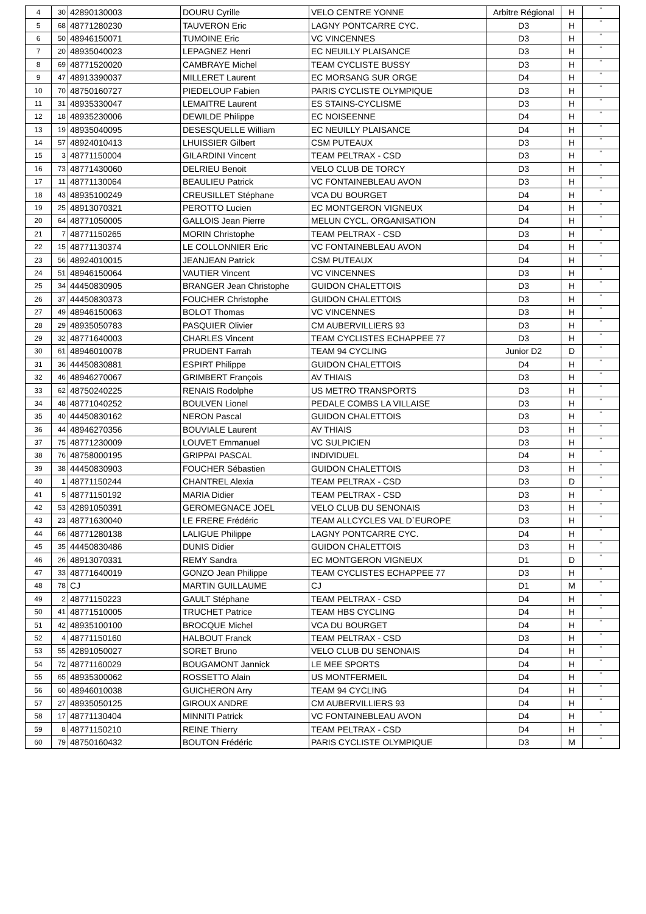| 4 | 30 | 42890130003 | DOURU Cyrille | VELO CENTRE YONNE | Arbitre Régional | H | " |
| 5 | 68 | 48771280230 | TAUVERON Eric | LAGNY PONTCARRE CYC. | D3 | H | " |
| 6 | 50 | 48946150071 | TUMOINE Eric | VC VINCENNES | D3 | H | " |
| 7 | 20 | 48935040023 | LEPAGNEZ Henri | EC NEUILLY PLAISANCE | D3 | H | " |
| 8 | 69 | 48771520020 | CAMBRAYE Michel | TEAM CYCLISTE BUSSY | D3 | H | " |
| 9 | 47 | 48913390037 | MILLERET Laurent | EC MORSANG SUR ORGE | D4 | H | " |
| 10 | 70 | 48750160727 | PIEDELOUP Fabien | PARIS CYCLISTE OLYMPIQUE | D3 | H | " |
| 11 | 31 | 48935330047 | LEMAITRE Laurent | ES STAINS-CYCLISME | D3 | H | " |
| 12 | 18 | 48935230006 | DEWILDE Philippe | EC NOISEENNE | D4 | H | " |
| 13 | 19 | 48935040095 | DESESQUELLE William | EC NEUILLY PLAISANCE | D4 | H | " |
| 14 | 57 | 48924010413 | LHUISSIER Gilbert | CSM PUTEAUX | D3 | H | " |
| 15 | 3 | 48771150004 | GILARDINI Vincent | TEAM PELTRAX - CSD | D3 | H | " |
| 16 | 73 | 48771430060 | DELRIEU Benoit | VELO CLUB DE TORCY | D3 | H | " |
| 17 | 11 | 48771130064 | BEAULIEU Patrick | VC FONTAINEBLEAU AVON | D3 | H | " |
| 18 | 43 | 48935100249 | CREUSILLET Stéphane | VCA DU BOURGET | D4 | H | " |
| 19 | 25 | 48913070321 | PEROTTO Lucien | EC MONTGERON VIGNEUX | D4 | H | " |
| 20 | 64 | 48771050005 | GALLOIS Jean Pierre | MELUN CYCL. ORGANISATION | D4 | H | " |
| 21 | 7 | 48771150265 | MORIN Christophe | TEAM PELTRAX - CSD | D3 | H | " |
| 22 | 15 | 48771130374 | LE COLLONNIER Eric | VC FONTAINEBLEAU AVON | D4 | H | " |
| 23 | 56 | 48924010015 | JEANJEAN Patrick | CSM PUTEAUX | D4 | H | " |
| 24 | 51 | 48946150064 | VAUTIER Vincent | VC VINCENNES | D3 | H | " |
| 25 | 34 | 44450830905 | BRANGER Jean Christophe | GUIDON CHALETTOIS | D3 | H | " |
| 26 | 37 | 44450830373 | FOUCHER Christophe | GUIDON CHALETTOIS | D3 | H | " |
| 27 | 49 | 48946150063 | BOLOT Thomas | VC VINCENNES | D3 | H | " |
| 28 | 29 | 48935050783 | PASQUIER Olivier | CM AUBERVILLIERS 93 | D3 | H | " |
| 29 | 32 | 48771640003 | CHARLES Vincent | TEAM CYCLISTES ECHAPPEE 77 | D3 | H | " |
| 30 | 61 | 48946010078 | PRUDENT Farrah | TEAM 94 CYCLING | Junior D2 | D | " |
| 31 | 36 | 44450830881 | ESPIRT Philippe | GUIDON CHALETTOIS | D4 | H | " |
| 32 | 46 | 48946270067 | GRIMBERT François | AV THIAIS | D3 | H | " |
| 33 | 62 | 48750240225 | RENAIS Rodolphe | US METRO TRANSPORTS | D3 | H | " |
| 34 | 48 | 48771040252 | BOULVEN Lionel | PEDALE COMBS LA VILLAISE | D3 | H | " |
| 35 | 40 | 44450830162 | NERON Pascal | GUIDON CHALETTOIS | D3 | H | " |
| 36 | 44 | 48946270356 | BOUVIALE Laurent | AV THIAIS | D3 | H | " |
| 37 | 75 | 48771230009 | LOUVET Emmanuel | VC SULPICIEN | D3 | H | " |
| 38 | 76 | 48758000195 | GRIPPAI PASCAL | INDIVIDUEL | D4 | H | " |
| 39 | 38 | 44450830903 | FOUCHER Sébastien | GUIDON CHALETTOIS | D3 | H | " |
| 40 | 1 | 48771150244 | CHANTREL Alexia | TEAM PELTRAX - CSD | D3 | D | " |
| 41 | 5 | 48771150192 | MARIA Didier | TEAM PELTRAX - CSD | D3 | H | " |
| 42 | 53 | 42891050391 | GEROMEGNACE JOEL | VELO CLUB DU SENONAIS | D3 | H | " |
| 43 | 23 | 48771630040 | LE FRERE Frédéric | TEAM ALLCYCLES VAL D`EUROPE | D3 | H | " |
| 44 | 66 | 48771280138 | LALIGUE Philippe | LAGNY PONTCARRE CYC. | D4 | H | " |
| 45 | 35 | 44450830486 | DUNIS Didier | GUIDON CHALETTOIS | D3 | H | " |
| 46 | 26 | 48913070331 | REMY Sandra | EC MONTGERON VIGNEUX | D1 | D | " |
| 47 | 33 | 48771640019 | GONZO Jean Philippe | TEAM CYCLISTES ECHAPPEE 77 | D3 | H | " |
| 48 | 78 | CJ | MARTIN GUILLAUME | CJ | D1 | M | " |
| 49 | 2 | 48771150223 | GAULT Stéphane | TEAM PELTRAX - CSD | D4 | H | " |
| 50 | 41 | 48771510005 | TRUCHET Patrice | TEAM HBS CYCLING | D4 | H | " |
| 51 | 42 | 48935100100 | BROCQUE Michel | VCA DU BOURGET | D4 | H | " |
| 52 | 4 | 48771150160 | HALBOUT Franck | TEAM PELTRAX - CSD | D3 | H | " |
| 53 | 55 | 42891050027 | SORET Bruno | VELO CLUB DU SENONAIS | D4 | H | " |
| 54 | 72 | 48771160029 | BOUGAMONT Jannick | LE MEE SPORTS | D4 | H | " |
| 55 | 65 | 48935300062 | ROSSETTO Alain | US MONTFERMEIL | D4 | H | " |
| 56 | 60 | 48946010038 | GUICHERON Arry | TEAM 94 CYCLING | D4 | H | " |
| 57 | 27 | 48935050125 | GIROUX ANDRE | CM AUBERVILLIERS 93 | D4 | H | " |
| 58 | 17 | 48771130404 | MINNITI Patrick | VC FONTAINEBLEAU AVON | D4 | H | " |
| 59 | 8 | 48771150210 | REINE Thierry | TEAM PELTRAX - CSD | D4 | H | " |
| 60 | 79 | 48750160432 | BOUTON Frédéric | PARIS CYCLISTE OLYMPIQUE | D3 | M | " |